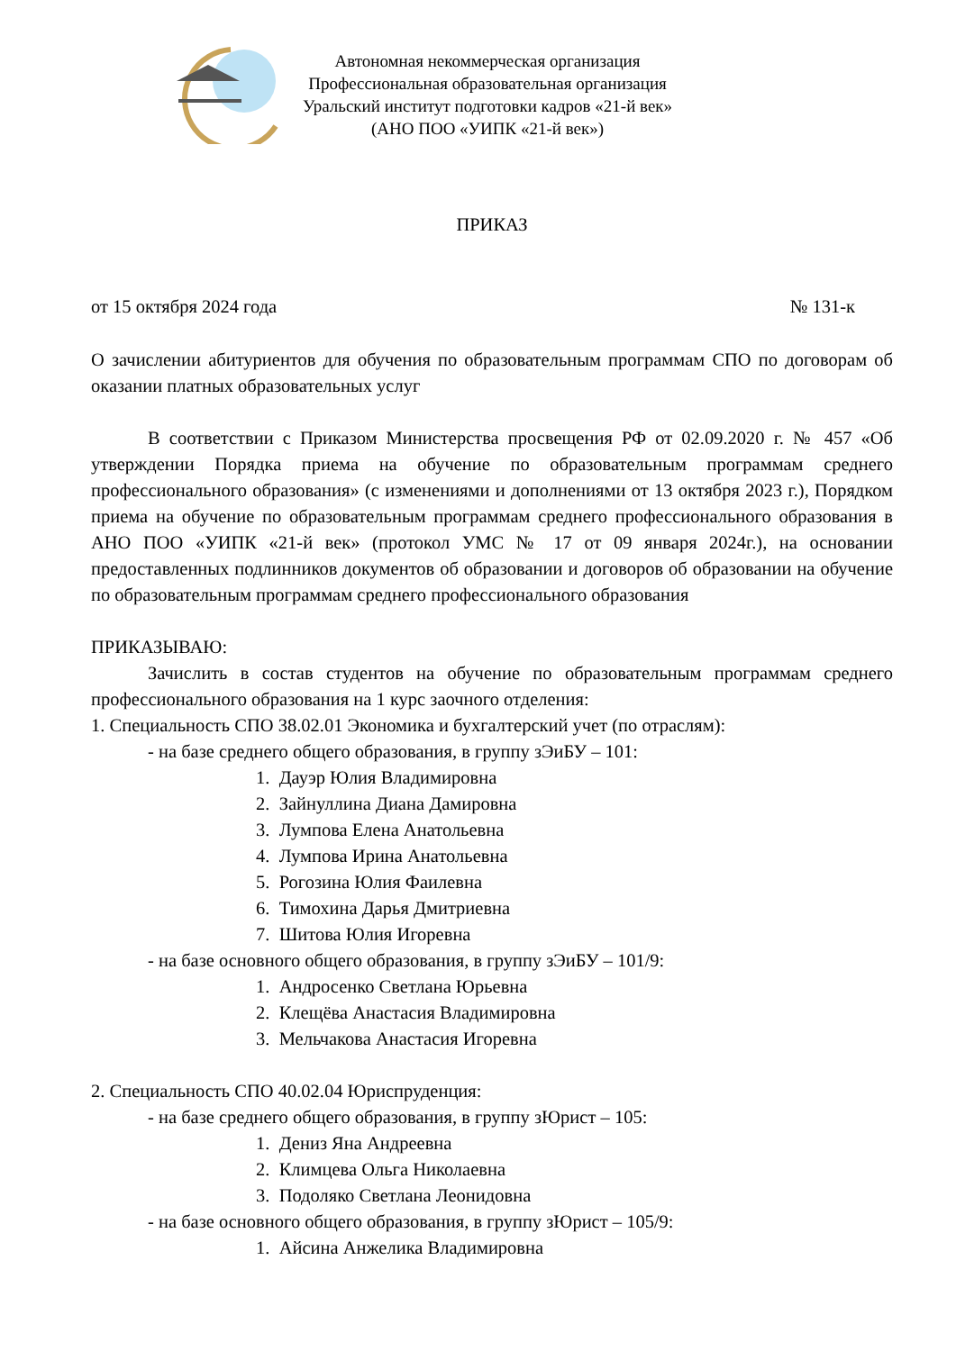Автономная некоммерческая организация
Профессиональная образовательная организация
Уральский институт подготовки кадров «21-й век»
(АНО ПОО «УИПК «21-й век»)
ПРИКАЗ
от 15 октября 2024 года № 131-к
О зачислении абитуриентов для обучения по образовательным программам СПО по договорам об оказании платных образовательных услуг
В соответствии с Приказом Министерства просвещения РФ от 02.09.2020 г. № 457 «Об утверждении Порядка приема на обучение по образовательным программам среднего профессионального образования» (с изменениями и дополнениями от 13 октября 2023 г.), Порядком приема на обучение по образовательным программам среднего профессионального образования в АНО ПОО «УИПК «21-й век» (протокол УМС № 17 от 09 января 2024г.), на основании предоставленных подлинников документов об образовании и договоров об образовании на обучение по образовательным программам среднего профессионального образования
ПРИКАЗЫВАЮ:
Зачислить в состав студентов на обучение по образовательным программам среднего профессионального образования на 1 курс заочного отделения:
1. Специальность СПО 38.02.01 Экономика и бухгалтерский учет (по отраслям):
- на базе среднего общего образования, в группу зЭиБУ – 101:
1. Дауэр Юлия Владимировна
2. Зайнуллина Диана Дамировна
3. Лумпова Елена Анатольевна
4. Лумпова Ирина Анатольевна
5. Рогозина Юлия Фаилевна
6. Тимохина Дарья Дмитриевна
7. Шитова Юлия Игоревна
- на базе основного общего образования, в группу зЭиБУ – 101/9:
1. Андросенко Светлана Юрьевна
2. Клещёва Анастасия Владимировна
3. Мельчакова Анастасия Игоревна
2. Специальность СПО 40.02.04 Юриспруденция:
- на базе среднего общего образования, в группу зЮрист – 105:
1. Дениз Яна Андреевна
2. Климцева Ольга Николаевна
3. Подоляко Светлана Леонидовна
- на базе основного общего образования, в группу зЮрист – 105/9:
1. Айсина Анжелика Владимировна